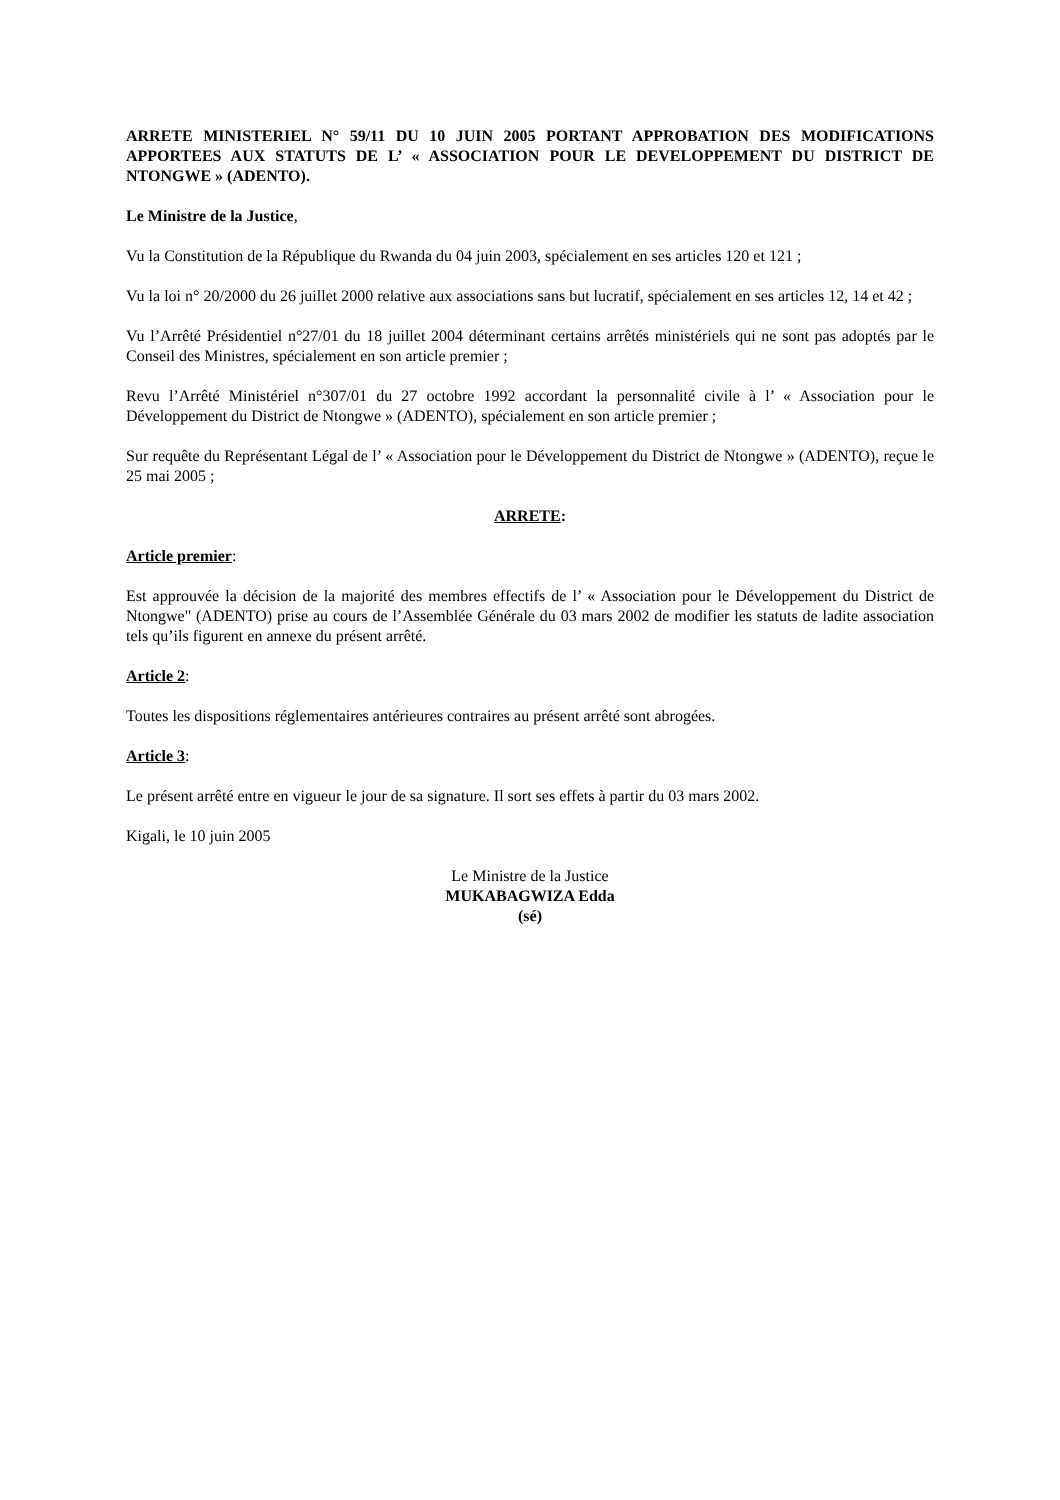ARRETE MINISTERIEL N° 59/11 DU 10 JUIN 2005 PORTANT APPROBATION DES MODIFICATIONS APPORTEES AUX STATUTS DE L’ « ASSOCIATION POUR LE DEVELOPPEMENT DU DISTRICT DE NTONGWE » (ADENTO).
Le Ministre de la Justice,
Vu la Constitution de la République du Rwanda du 04 juin 2003, spécialement en ses articles 120 et 121 ;
Vu la loi n° 20/2000 du 26 juillet 2000 relative aux associations sans but lucratif, spécialement en ses articles 12, 14 et 42 ;
Vu l’Arrêté Présidentiel n°27/01 du 18 juillet 2004 déterminant certains arrêtés ministériels qui ne sont pas adoptés par le Conseil des Ministres, spécialement en son article premier ;
Revu l’Arrêté Ministériel n°307/01 du 27 octobre 1992 accordant la personnalité civile à l’ « Association pour le Développement du District de Ntongwe » (ADENTO), spécialement en son article premier ;
Sur requête du Représentant Légal de l’ « Association pour le Développement du District de Ntongwe » (ADENTO), reçue le 25 mai 2005 ;
ARRETE:
Article premier:
Est approuvée la décision de la majorité des membres effectifs de l’ « Association pour le Développement du District de Ntongwe" (ADENTO) prise au cours de l’Assemblée Générale du 03 mars 2002 de modifier les statuts de ladite association tels qu’ils figurent en annexe du présent arrêté.
Article 2:
Toutes les dispositions réglementaires antérieures contraires au présent arrêté sont abrogées.
Article 3:
Le présent arrêté entre en vigueur le jour de sa signature. Il sort ses effets à partir du 03 mars 2002.
Kigali, le 10 juin 2005
Le Ministre de la Justice
MUKABAGWIZA Edda
(sé)